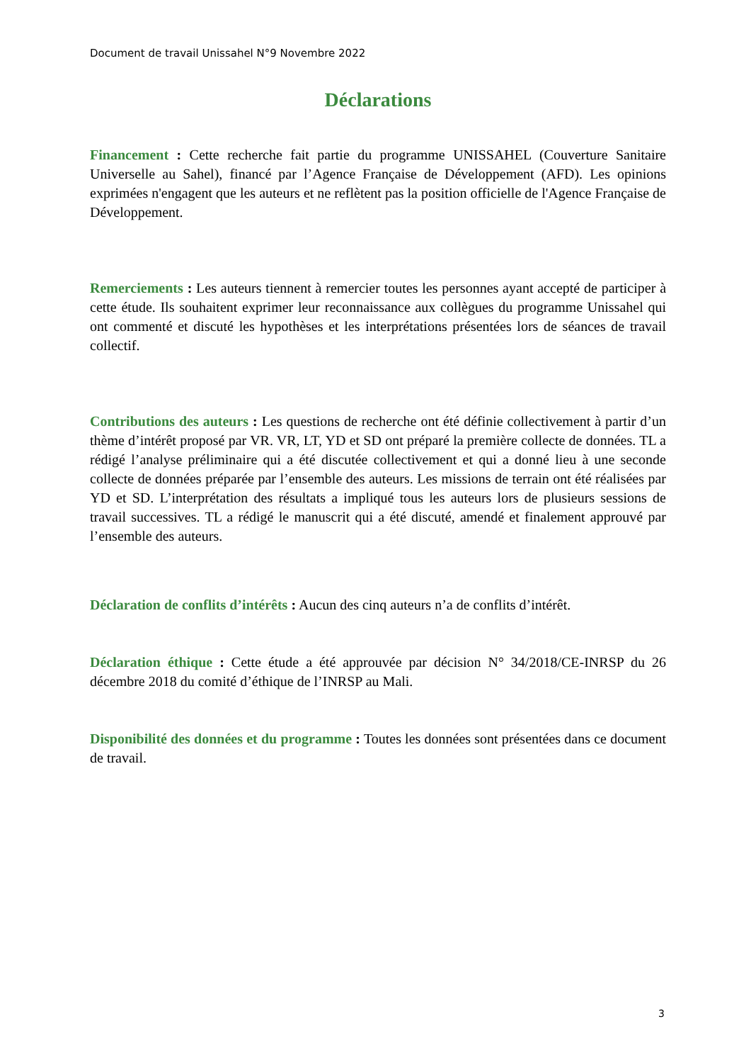Document de travail Unissahel N°9 Novembre 2022
Déclarations
Financement : Cette recherche fait partie du programme UNISSAHEL (Couverture Sanitaire Universelle au Sahel), financé par l’Agence Française de Développement (AFD). Les opinions exprimées n'engagent que les auteurs et ne reflètent pas la position officielle de l'Agence Française de Développement.
Remerciements : Les auteurs tiennent à remercier toutes les personnes ayant accepté de participer à cette étude. Ils souhaitent exprimer leur reconnaissance aux collègues du programme Unissahel qui ont commenté et discuté les hypothèses et les interprétations présentées lors de séances de travail collectif.
Contributions des auteurs : Les questions de recherche ont été définie collectivement à partir d’un thème d’intérêt proposé par VR. VR, LT, YD et SD ont préparé la première collecte de données. TL a rédigé l’analyse préliminaire qui a été discutée collectivement et qui a donné lieu à une seconde collecte de données préparée par l’ensemble des auteurs. Les missions de terrain ont été réalisées par YD et SD. L’interprétation des résultats a impliqué tous les auteurs lors de plusieurs sessions de travail successives. TL a rédigé le manuscrit qui a été discuté, amendé et finalement approuvé par l’ensemble des auteurs.
Déclaration de conflits d’intérêts : Aucun des cinq auteurs n’a de conflits d’intérêt.
Déclaration éthique : Cette étude a été approuvée par décision N° 34/2018/CE-INRSP du 26 décembre 2018 du comité d’éthique de l’INRSP au Mali.
Disponibilité des données et du programme : Toutes les données sont présentées dans ce document de travail.
3